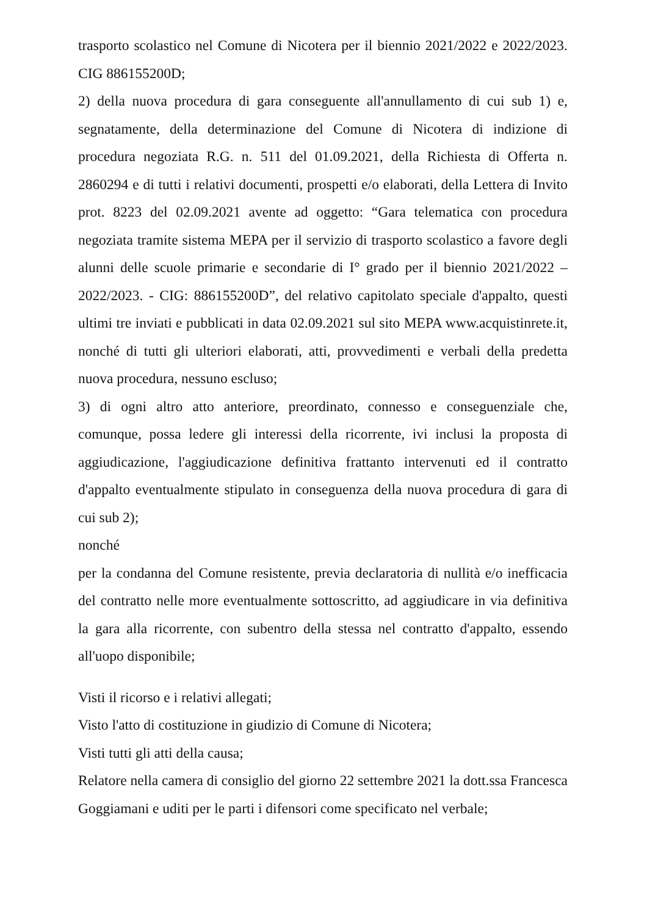trasporto scolastico nel Comune di Nicotera per il biennio 2021/2022 e 2022/2023. CIG 886155200D;
2) della nuova procedura di gara conseguente all'annullamento di cui sub 1) e, segnatamente, della determinazione del Comune di Nicotera di indizione di procedura negoziata R.G. n. 511 del 01.09.2021, della Richiesta di Offerta n. 2860294 e di tutti i relativi documenti, prospetti e/o elaborati, della Lettera di Invito prot. 8223 del 02.09.2021 avente ad oggetto: “Gara telematica con procedura negoziata tramite sistema MEPA per il servizio di trasporto scolastico a favore degli alunni delle scuole primarie e secondarie di I° grado per il biennio 2021/2022 – 2022/2023. - CIG: 886155200D”, del relativo capitolato speciale d'appalto, questi ultimi tre inviati e pubblicati in data 02.09.2021 sul sito MEPA www.acquistinrete.it, nonché di tutti gli ulteriori elaborati, atti, provvedimenti e verbali della predetta nuova procedura, nessuno escluso;
3) di ogni altro atto anteriore, preordinato, connesso e conseguenziale che, comunque, possa ledere gli interessi della ricorrente, ivi inclusi la proposta di aggiudicazione, l'aggiudicazione definitiva frattanto intervenuti ed il contratto d'appalto eventualmente stipulato in conseguenza della nuova procedura di gara di cui sub 2);
nonché
per la condanna del Comune resistente, previa declaratoria di nullità e/o inefficacia del contratto nelle more eventualmente sottoscritto, ad aggiudicare in via definitiva la gara alla ricorrente, con subentro della stessa nel contratto d'appalto, essendo all'uopo disponibile;
Visti il ricorso e i relativi allegati;
Visto l'atto di costituzione in giudizio di Comune di Nicotera;
Visti tutti gli atti della causa;
Relatore nella camera di consiglio del giorno 22 settembre 2021 la dott.ssa Francesca Goggiamani e uditi per le parti i difensori come specificato nel verbale;